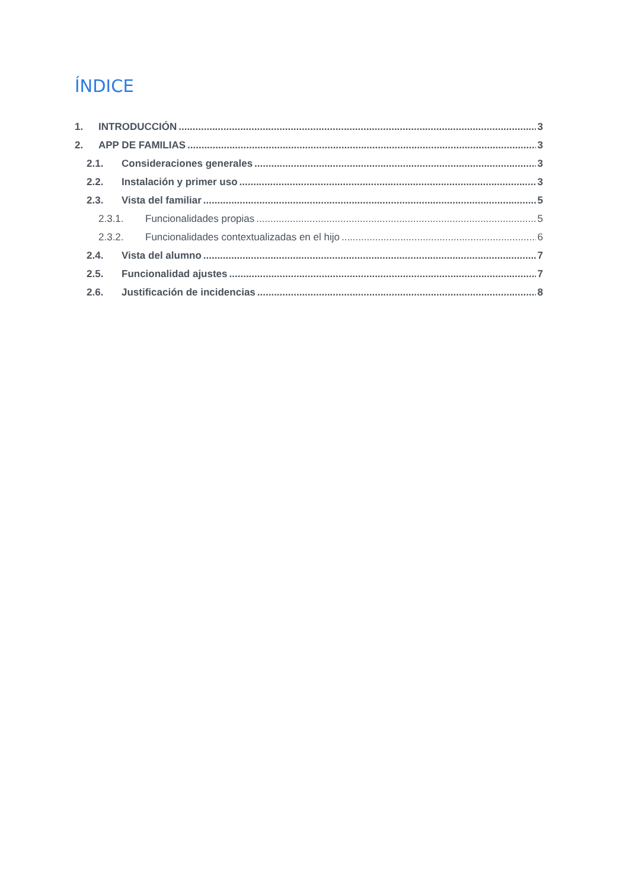ÍNDICE
1. INTRODUCCIÓN 3
2. APP DE FAMILIAS 3
2.1. Consideraciones generales 3
2.2. Instalación y primer uso 3
2.3. Vista del familiar 5
2.3.1. Funcionalidades propias 5
2.3.2. Funcionalidades contextualizadas en el hijo 6
2.4. Vista del alumno 7
2.5. Funcionalidad ajustes 7
2.6. Justificación de incidencias 8